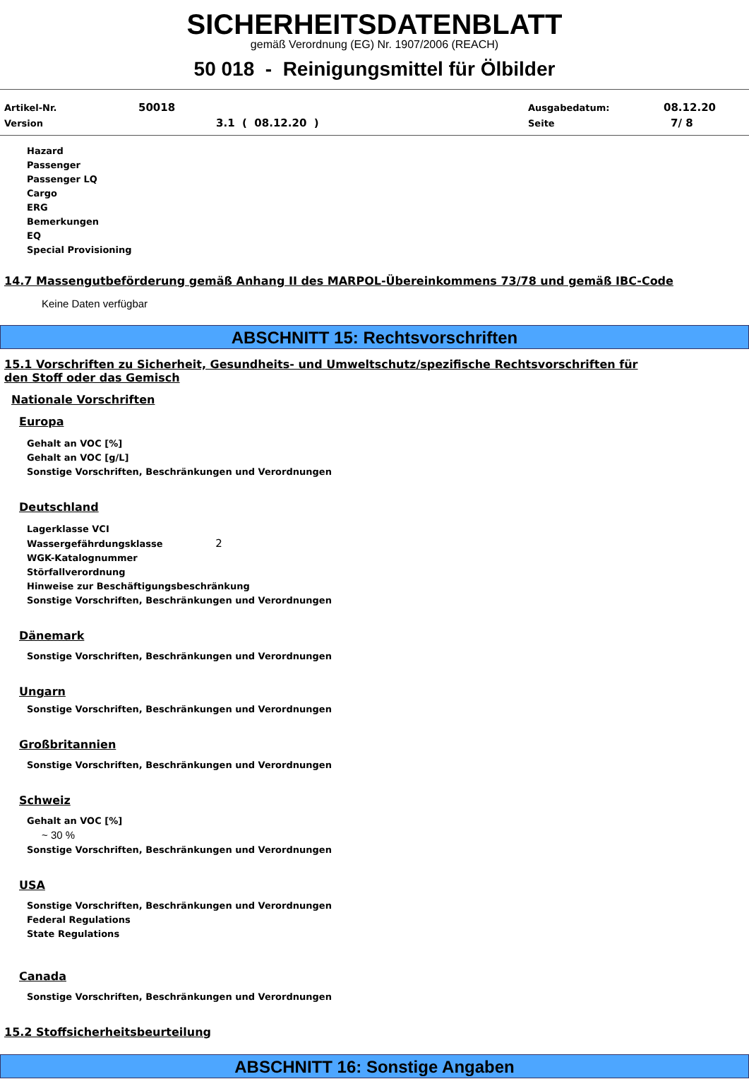SICHERHEITSDATENBLATT
gemäß Verordnung (EG) Nr. 1907/2006 (REACH)
50 018 - Reinigungsmittel für Ölbilder
Artikel-Nr. 50018 Ausgabedatum: 08.12.20
Version 3.1 ( 08.12.20 ) Seite 7/ 8
Hazard
Passenger
Passenger LQ
Cargo
ERG
Bemerkungen
EQ
Special Provisioning
14.7 Massengutbeförderung gemäß Anhang II des MARPOL-Übereinkommens 73/78 und gemäß IBC-Code
Keine Daten verfügbar
ABSCHNITT 15: Rechtsvorschriften
15.1 Vorschriften zu Sicherheit, Gesundheits- und Umweltschutz/spezifische Rechtsvorschriften für
den Stoff oder das Gemisch
Nationale Vorschriften
Europa
Gehalt an VOC [%]
Gehalt an VOC [g/L]
Sonstige Vorschriften, Beschränkungen und Verordnungen
Deutschland
Lagerklasse VCI
Wassergefährdungsklasse 2
WGK-Katalognummer
Störfallverordnung
Hinweise zur Beschäftigungsbeschränkung
Sonstige Vorschriften, Beschränkungen und Verordnungen
Dänemark
Sonstige Vorschriften, Beschränkungen und Verordnungen
Ungarn
Sonstige Vorschriften, Beschränkungen und Verordnungen
Großbritannien
Sonstige Vorschriften, Beschränkungen und Verordnungen
Schweiz
Gehalt an VOC [%]
~ 30 %
Sonstige Vorschriften, Beschränkungen und Verordnungen
USA
Sonstige Vorschriften, Beschränkungen und Verordnungen
Federal Regulations
State Regulations
Canada
Sonstige Vorschriften, Beschränkungen und Verordnungen
15.2 Stoffsicherheitsbeurteilung
ABSCHNITT 16: Sonstige Angaben